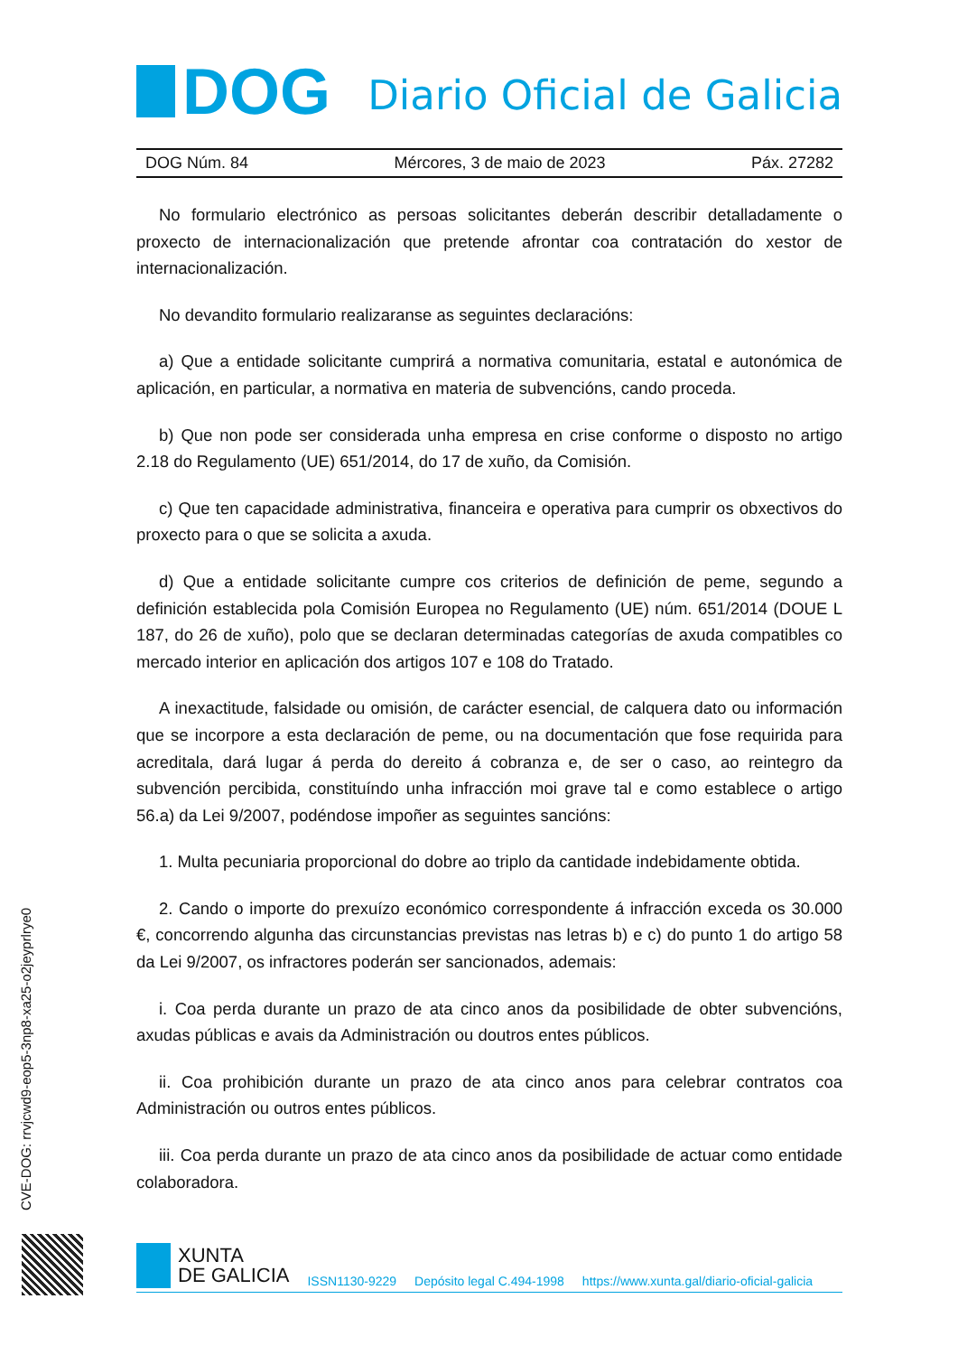DOG
Diario Oficial de Galicia
DOG Núm. 84 Mércores, 3 de maio de 2023 Páx. 27282
No formulario electrónico as persoas solicitantes deberán describir detalladamente o proxecto de internacionalización que pretende afrontar coa contratación do xestor de internacionalización.
No devandito formulario realizaranse as seguintes declaracións:
a) Que a entidade solicitante cumprirá a normativa comunitaria, estatal e autonómica de aplicación, en particular, a normativa en materia de subvencións, cando proceda.
b) Que non pode ser considerada unha empresa en crise conforme o disposto no artigo 2.18 do Regulamento (UE) 651/2014, do 17 de xuño, da Comisión.
c) Que ten capacidade administrativa, financeira e operativa para cumprir os obxectivos do proxecto para o que se solicita a axuda.
d) Que a entidade solicitante cumpre cos criterios de definición de peme, segundo a definición establecida pola Comisión Europea no Regulamento (UE) núm. 651/2014 (DOUE L 187, do 26 de xuño), polo que se declaran determinadas categorías de axuda compatibles co mercado interior en aplicación dos artigos 107 e 108 do Tratado.
A inexactitude, falsidade ou omisión, de carácter esencial, de calquera dato ou información que se incorpore a esta declaración de peme, ou na documentación que fose requirida para acreditala, dará lugar á perda do dereito á cobranza e, de ser o caso, ao reintegro da subvención percibida, constituíndo unha infracción moi grave tal e como establece o artigo 56.a) da Lei 9/2007, podéndose impoñer as seguintes sancións:
1. Multa pecuniaria proporcional do dobre ao triplo da cantidade indebidamente obtida.
2. Cando o importe do prexuízo económico correspondente á infracción exceda os 30.000 €, concorrendo algunha das circunstancias previstas nas letras b) e c) do punto 1 do artigo 58 da Lei 9/2007, os infractores poderán ser sancionados, ademais:
i. Coa perda durante un prazo de ata cinco anos da posibilidade de obter subvencións, axudas públicas e avais da Administración ou doutros entes públicos.
ii. Coa prohibición durante un prazo de ata cinco anos para celebrar contratos coa Administración ou outros entes públicos.
iii. Coa perda durante un prazo de ata cinco anos da posibilidade de actuar como entidade colaboradora.
CVE-DOG: rrvjcwd9-eop5-3np8-xa25-o2jeyprlrye0
XUNTA
DE GALICIA
ISSN1130-9229 Depósito legal C.494-1998 https://www.xunta.gal/diario-oficial-galicia